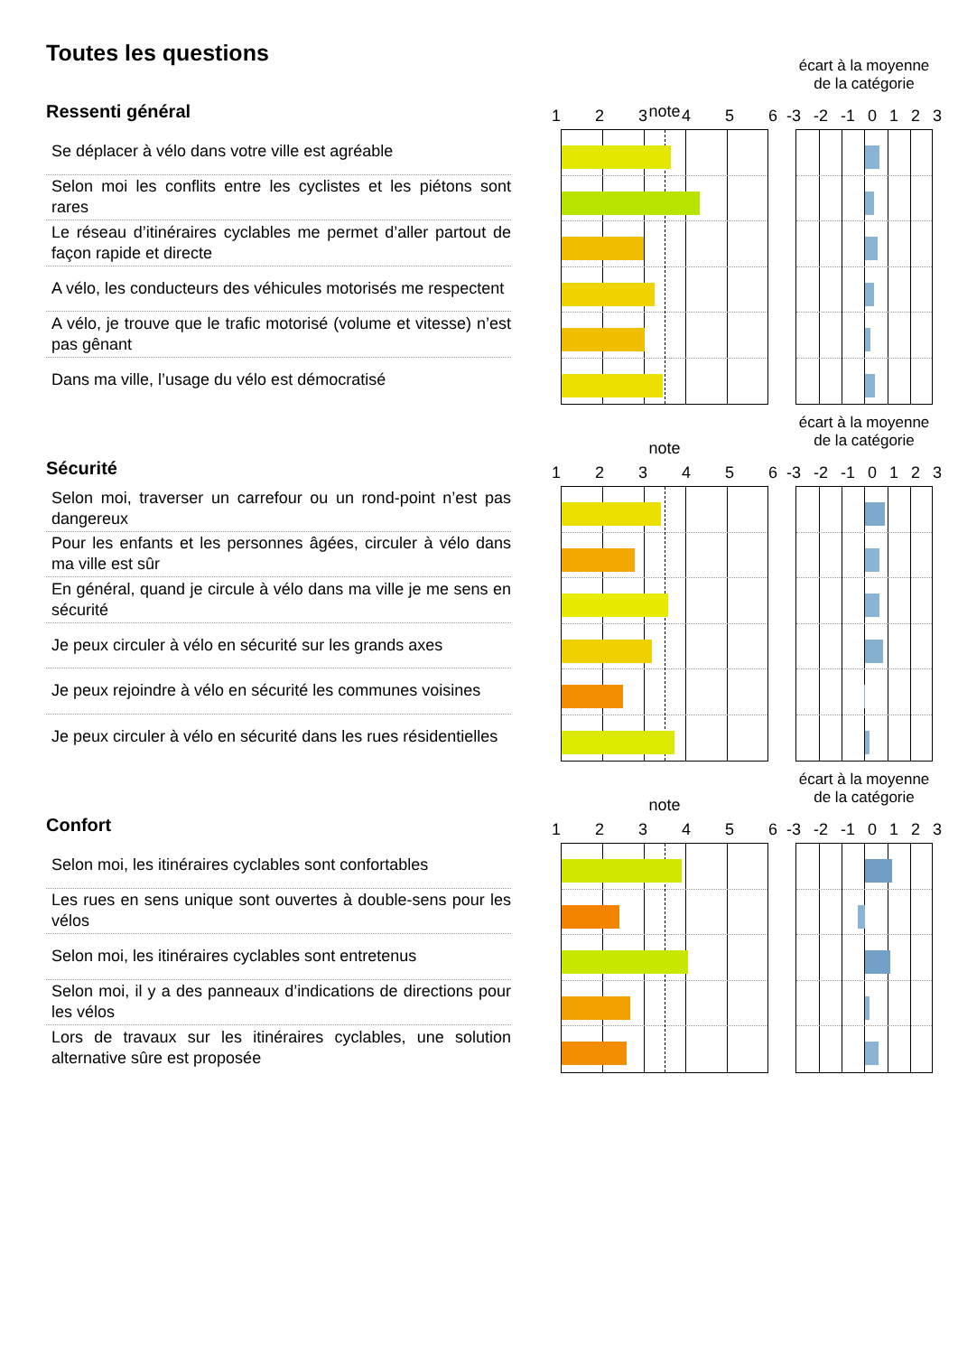Toutes les questions
Ressenti général
Se déplacer à vélo dans votre ville est agréable
Selon moi les conflits entre les cyclistes et les piétons sont rares
Le réseau d’itinéraires cyclables me permet d’aller partout de façon rapide et directe
A vélo, les conducteurs des véhicules motorisés me respectent
A vélo, je trouve que le trafic motorisé (volume et vitesse) n’est pas gênant
Dans ma ville, l’usage du vélo est démocratisé
note
123456
écart à la moyenne
de la catégorie
-3 -2 -1 0123
Sécurité
Selon moi, traverser un carrefour ou un rond-point n’est pas dangereux
Pour les enfants et les personnes âgées, circuler à vélo dans ma ville est sûr
En général, quand je circule à vélo dans ma ville je me sens en sécurité
Je peux circuler à vélo en sécurité sur les grands axes
Je peux rejoindre à vélo en sécurité les communes voisines
Je peux circuler à vélo en sécurité dans les rues résidentielles
note
123456
écart à la moyenne
de la catégorie
-3 -2 -1 0123
Confort
Selon moi, les itinéraires cyclables sont confortables
Les rues en sens unique sont ouvertes à double-sens pour les vélos
Selon moi, les itinéraires cyclables sont entretenus
Selon moi, il y a des panneaux d’indications de directions pour les vélos
Lors de travaux sur les itinéraires cyclables, une solution alternative sûre est proposée
note
123456
écart à la moyenne
de la catégorie
-3 -2 -1 0123